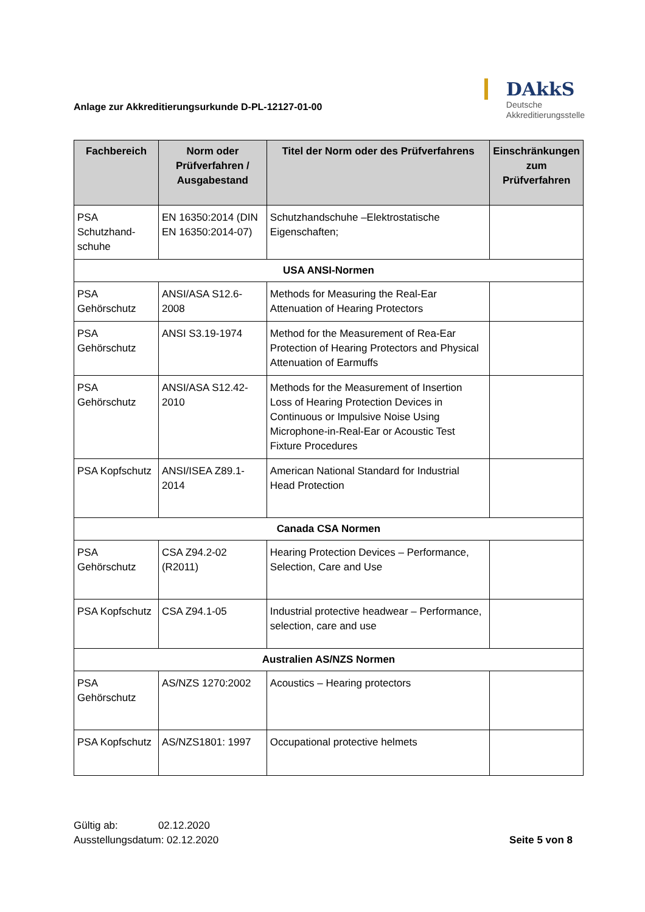Anlage zur Akkreditierungsurkunde D-PL-12127-01-00
DAkkS
Deutsche
Akkreditierungsstelle
| Fachbereich | Norm oder Prüfverfahren / Ausgabestand | Titel der Norm oder des Prüfverfahrens | Einschränkungen zum Prüfverfahren |
| --- | --- | --- | --- |
| PSA Schutzhand-schuhe | EN 16350:2014 (DIN EN 16350:2014-07) | Schutzhandschuhe –Elektrostatische Eigenschaften; | |
| USA ANSI-Normen | | | |
| PSA Gehörschutz | ANSI/ASA S12.6-2008 | Methods for Measuring the Real-Ear Attenuation of Hearing Protectors | |
| PSA Gehörschutz | ANSI S3.19-1974 | Method for the Measurement of Rea-Ear Protection of Hearing Protectors and Physical Attenuation of Earmuffs | |
| PSA Gehörschutz | ANSI/ASA S12.42-2010 | Methods for the Measurement of Insertion Loss of Hearing Protection Devices in Continuous or Impulsive Noise Using Microphone-in-Real-Ear or Acoustic Test Fixture Procedures | |
| PSA Kopfschutz | ANSI/ISEA Z89.1-2014 | American National Standard for Industrial Head Protection | |
| Canada CSA Normen | | | |
| PSA Gehörschutz | CSA Z94.2-02 (R2011) | Hearing Protection Devices – Performance, Selection, Care and Use | |
| PSA Kopfschutz | CSA Z94.1-05 | Industrial protective headwear – Performance, selection, care and use | |
| Australien AS/NZS Normen | | | |
| PSA Gehörschutz | AS/NZS 1270:2002 | Acoustics – Hearing protectors | |
| PSA Kopfschutz | AS/NZS1801: 1997 | Occupational protective helmets | |
Gültig ab: 02.12.2020
Ausstellungsdatum: 02.12.2020
Seite 5 von 8